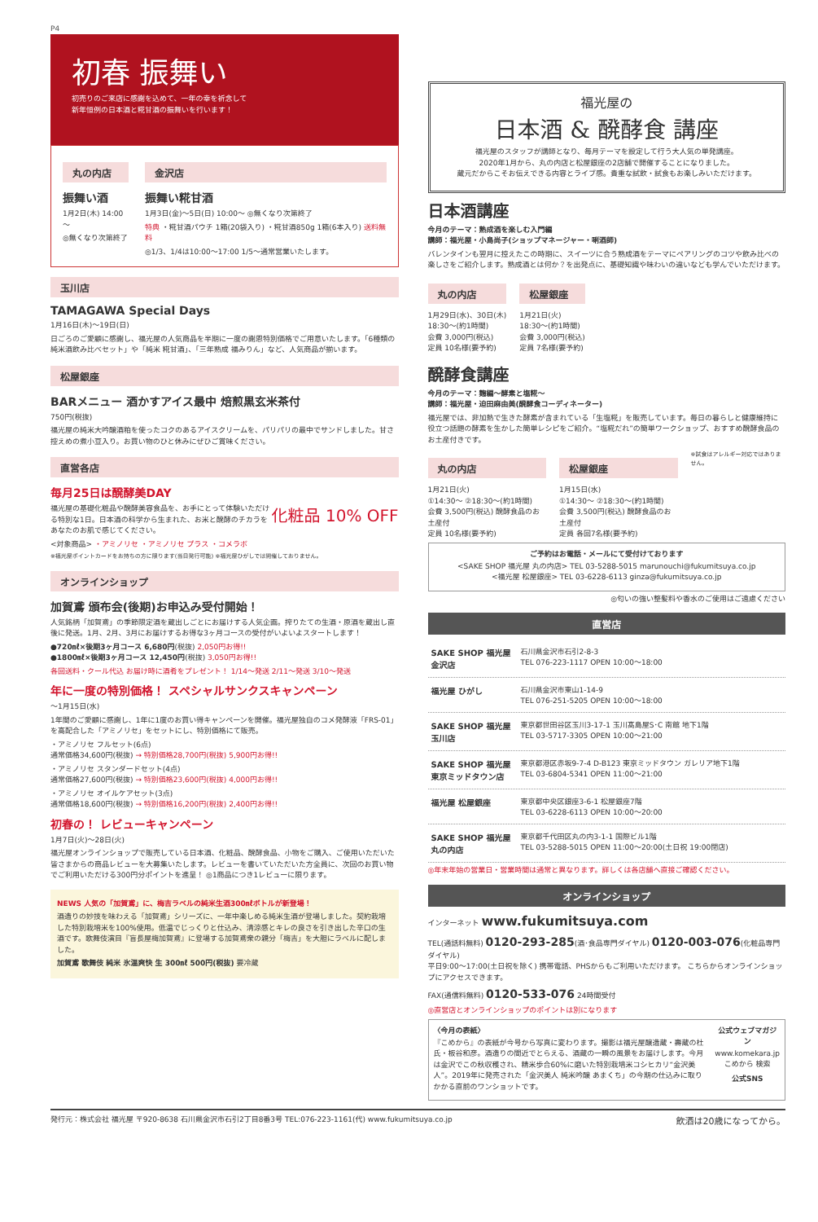P4
初春 振舞い
初売りのご来店に感謝を込めて、一年の幸を祈念して
新年恒例の日本酒と糀甘酒の振舞いを行います！
丸の内店
振舞い酒
1月2日(木) 14:00～
◎無くなり次第終了
金沢店
振舞い糀甘酒
1月3日(金)～5日(日) 10:00～ ◎無くなり次第終了
特典 ・糀甘酒パウチ 1箱(20袋入り) ・糀甘酒850g 1箱(6本入り) 送料無料
◎1/3、1/4は10:00～17:00 1/5～通常営業いたします。
玉川店
TAMAGAWA Special Days
1月16日(木)～19日(日)
日ごろのご愛顧に感謝し、福光屋の人気商品を半期に一度の謝恩特別価格でご用意いたします。「6種類の純米酒飲み比べセット」や「純米 糀甘酒」、「三年熟成 福みりん」など、人気商品が揃います。
松屋銀座
BARメニュー 酒かすアイス最中 焙煎黒玄米茶付
750円(税抜)
福光屋の純米大吟醸酒粕を使ったコクのあるアイスクリームを、パリパリの最中でサンドしました。甘さ控えめの煮小豆入り。お買い物のひと休みにぜひご賞味ください。
直営各店
毎月25日は醗酵美DAY
化粧品 10% OFF
福光屋の基礎化粧品や醗酵美容食品を、お手にとって体験いただける特別な1日。日本酒の科学から生まれた、お米と醗酵のチカラをあなたのお肌で感じてください。
<対象商品> ・アミノリセ ・アミノリセ プラス ・コメラボ
※福光屋ポイントカードをお持ちの方に限ります(当日発行可能) ※福光屋ひがしでは開催しておりません。
オンラインショップ
加賀鳶 頒布会(後期)お申込み受付開始！
人気銘柄「加賀鳶」の季節限定酒を蔵出しごとにお届けする人気企画。搾りたての生酒・原酒を蔵出し直後に発送。1月、2月、3月にお届けするお得な3ヶ月コースの受付がいよいよスタートします！
●720㎖×後期3ヶ月コース 6,680円(税抜) 2,050円お得!!
●1800㎖×後期3ヶ月コース 12,450円(税抜) 3,050円お得!!
各回送料・クール代込 お届け時に酒肴をプレゼント！ 1/14～発送 2/11～発送 3/10～発送
年に一度の特別価格！ スペシャルサンクスキャンペーン
～1月15日(水)
1年間のご愛顧に感謝し、1年に1度のお買い得キャンペーンを開催。福光屋独自のコメ発酵液「FRS-01」を高配合した「アミノリセ」をセットにし、特別価格にて販売。
・アミノリセ フルセット(6点)
通常価格34,600円(税抜) → 特別価格28,700円(税抜) 5,900円お得!!
・アミノリセ スタンダードセット(4点)
通常価格27,600円(税抜) → 特別価格23,600円(税抜) 4,000円お得!!
・アミノリセ オイルケアセット(3点)
通常価格18,600円(税抜) → 特別価格16,200円(税抜) 2,400円お得!!
初春の！ レビューキャンペーン
1月7日(火)～28日(火)
福光屋オンラインショップで販売している日本酒、化粧品、醗酵食品、小物をご購入、ご使用いただいた皆さまからの商品レビューを大募集いたします。レビューを書いていただいた方全員に、次回のお買い物でご利用いただける300円分ポイントを進呈！ ◎1商品につき1レビューに限ります。
NEWS 人気の「加賀鳶」に、梅吉ラベルの純米生酒300㎖ボトルが新登場！
酒造りの妙技を味わえる「加賀鳶」シリーズに、一年中楽しめる純米生酒が登場しました。契約栽培した特別栽培米を100%使用。低温でじっくりと仕込み、清涼感とキレの良さを引き出した辛口の生酒です。歌舞伎演目『盲長屋梅加賀鳶』に登場する加賀鳶衆の親分「梅吉」を大胆にラベルに配しました。
加賀鳶 歌舞伎 純米 氷温爽快 生 300㎖ 500円(税抜) 要冷蔵
福光屋の
日本酒 & 醗酵食 講座
福光屋のスタッフが講師となり、毎月テーマを設定して行う大人気の単発講座。
2020年1月から、丸の内店と松屋銀座の2店舗で開催することになりました。
蔵元だからこそお伝えできる内容とライブ感。貴重な試飲・試食もお楽しみいただけます。
日本酒講座
今月のテーマ：熟成酒を楽しむ入門編
講師：福光屋・小島尚子(ショップマネージャー・唎酒師)
バレンタインも翌月に控えたこの時期に、スイーツに合う熟成酒をテーマにペアリングのコツや飲み比べの楽しさをご紹介します。熟成酒とは何か？を出発点に、基礎知識や味わいの違いなども学んでいただけます。
丸の内店
1月29日(水)、30日(木)
18:30～(約1時間)
会費 3,000円(税込)
定員 10名様(要予約)
松屋銀座
1月21日(火)
18:30～(約1時間)
会費 3,000円(税込)
定員 7名様(要予約)
醗酵食講座
今月のテーマ：麹編～酵素と塩糀～
講師：福光屋・迫田麻由美(醗酵食コーディネーター)
福光屋では、非加熱で生きた酵素が含まれている「生塩糀」を販売しています。毎日の暮らしと健康維持に役立つ話題の酵素を生かした簡単レシピをご紹介。“塩糀だれ”の簡単ワークショップ、おすすめ醗酵食品のお土産付きです。
丸の内店
1月21日(火)
①14:30～ ②18:30～(約1時間)
会費 3,500円(税込) 醗酵食品のお土産付
定員 10名様(要予約)
松屋銀座
1月15日(水)
①14:30～ ②18:30～(約1時間)
会費 3,500円(税込) 醗酵食品のお土産付
定員 各回7名様(要予約)
※試食はアレルギー対応ではありません。
ご予約はお電話・メールにて受付けております
<SAKE SHOP 福光屋 丸の内店> TEL 03-5288-5015 marunouchi@fukumitsuya.co.jp
<福光屋 松屋銀座> TEL 03-6228-6113 ginza@fukumitsuya.co.jp
◎匂いの強い整髪料や香水のご使用はご遠慮ください
直営店
SAKE SHOP 福光屋 金沢店 石川県金沢市石引2-8-3
TEL 076-223-1117 OPEN 10:00～18:00
福光屋 ひがし 石川県金沢市東山1-14-9
TEL 076-251-5205 OPEN 10:00～18:00
SAKE SHOP 福光屋 玉川店 東京都世田谷区玉川3-17-1 玉川髙島屋S･C 南館 地下1階
TEL 03-5717-3305 OPEN 10:00～21:00
SAKE SHOP 福光屋 東京ミッドタウン店 東京都港区赤坂9-7-4 D-B123 東京ミッドタウン ガレリア地下1階
TEL 03-6804-5341 OPEN 11:00～21:00
福光屋 松屋銀座 東京都中央区銀座3-6-1 松屋銀座7階
TEL 03-6228-6113 OPEN 10:00～20:00
SAKE SHOP 福光屋 丸の内店 東京都千代田区丸の内3-1-1 国際ビル1階
TEL 03-5288-5015 OPEN 11:00～20:00(土日祝 19:00閉店)
◎年末年始の営業日・営業時間は通常と異なります。詳しくは各店舗へ直接ご確認ください。
オンラインショップ
インターネット www.fukumitsuya.com
TEL(通話料無料) 0120-293-285(酒･食品専門ダイヤル) 0120-003-076(化粧品専門ダイヤル)
平日9:00～17:00(土日祝を除く) 携帯電話、PHSからもご利用いただけます。 こちらからオンラインショップにアクセスできます。
FAX(通信料無料) 0120-533-076 24時間受付
◎直営店とオンラインショップのポイントは別になります
〈今月の表紙〉
『こめから』の表紙が今号から写真に変わります。撮影は福光屋醸造蔵・壽蔵の杜氏・板谷和彦。酒造りの間近でとらえる、酒蔵の一瞬の風景をお届けします。今月は金沢でこの秋収穫され、精米歩合60%に磨いた特別栽培米コシヒカリ“金沢美人”。2019年に発売された「金沢美人 純米吟醸 あまくち」の今期の仕込みに取りかかる直前のワンショットです。
公式ウェブマガジン
www.komekara.jp
こめから 検索
公式SNS
発行元：株式会社 福光屋 〒920-8638 石川県金沢市石引2丁目8番3号 TEL:076-223-1161(代) www.fukumitsuya.co.jp 飲酒は20歳になってから。